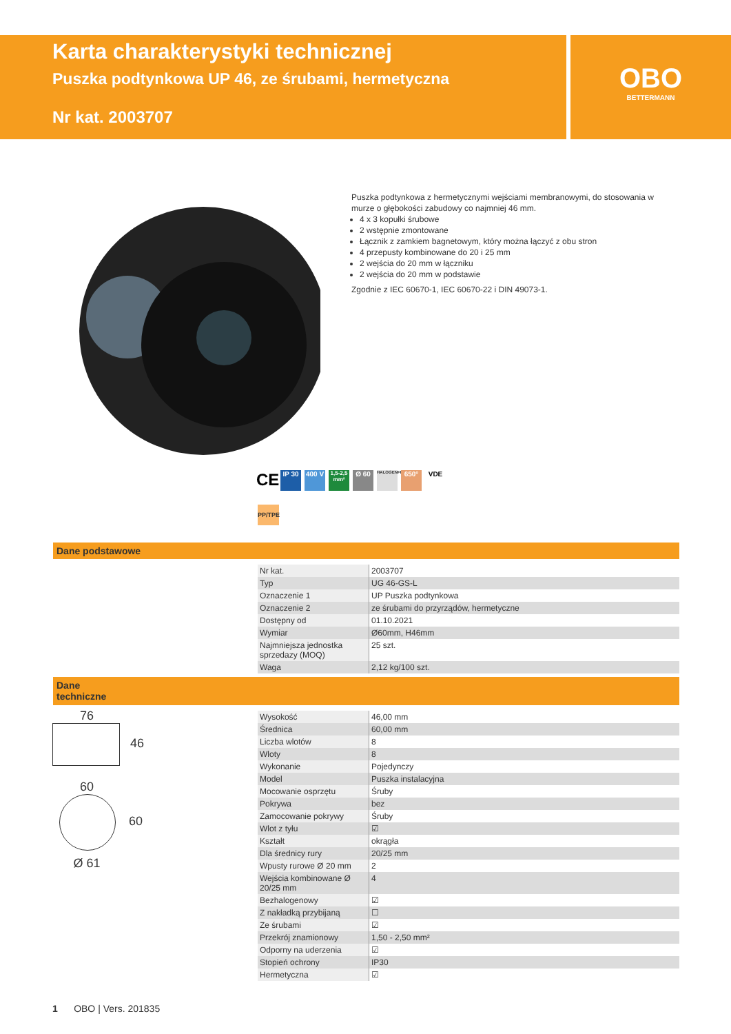Karta charakterystyki technicznej
Puszka podtynkowa UP 46, ze śrubami, hermetyczna
Nr kat. 2003707
OBO
BETTERMANN
Puszka podtynkowa z hermetycznymi wejściami membranowymi, do stosowania w murze o głębokości zabudowy co najmniej 46 mm.
4 x 3 kopułki śrubowe
2 wstępnie zmontowane
Łącznik z zamkiem bagnetowym, który można łączyć z obu stron
4 przepusty kombinowane do 20 i 25 mm
2 wejścia do 20 mm w łączniku
2 wejścia do 20 mm w podstawie
Zgodnie z IEC 60670-1, IEC 60670-22 i DIN 49073-1.
CE
IP 30 400 V
1,5-2,5 mm²
Ø 60
HALOGENFREE
650° VDE
PP/TPE
Dane podstawowe
| Nr kat. | 2003707 |
| Typ | UG 46-GS-L |
| Oznaczenie 1 | UP Puszka podtynkowa |
| Oznaczenie 2 | ze śrubami do przyrządów, hermetyczne |
| Dostępny od | 01.10.2021 |
| Wymiar | Ø60mm, H46mm |
| Najmniejsza jednostka sprzedazy (MOQ) | 25 szt. |
| Waga | 2,12 kg/100 szt. |
Dane
techniczne
76
46
60
60
Ø 61
| Wysokość | 46,00 mm |
| Średnica | 60,00 mm |
| Liczba wlotów | 8 |
| Wloty | 8 |
| Wykonanie | Pojedynczy |
| Model | Puszka instalacyjna |
| Mocowanie osprzętu | Śruby |
| Pokrywa | bez |
| Zamocowanie pokrywy | Śruby |
| Wlot z tyłu | ☑ |
| Kształt | okrągła |
| Dla średnicy rury | 20/25 mm |
| Wpusty rurowe Ø 20 mm | 2 |
| Wejścia kombinowane Ø 20/25 mm | 4 |
| Bezhalogenowy | ☑ |
| Z nakładką przybijaną | ☐ |
| Ze śrubami | ☑ |
| Przekrój znamionowy | 1,50 - 2,50 mm² |
| Odporny na uderzenia | ☑ |
| Stopień ochrony | IP30 |
| Hermetyczna | ☑ |
1 OBO | Vers. 201835